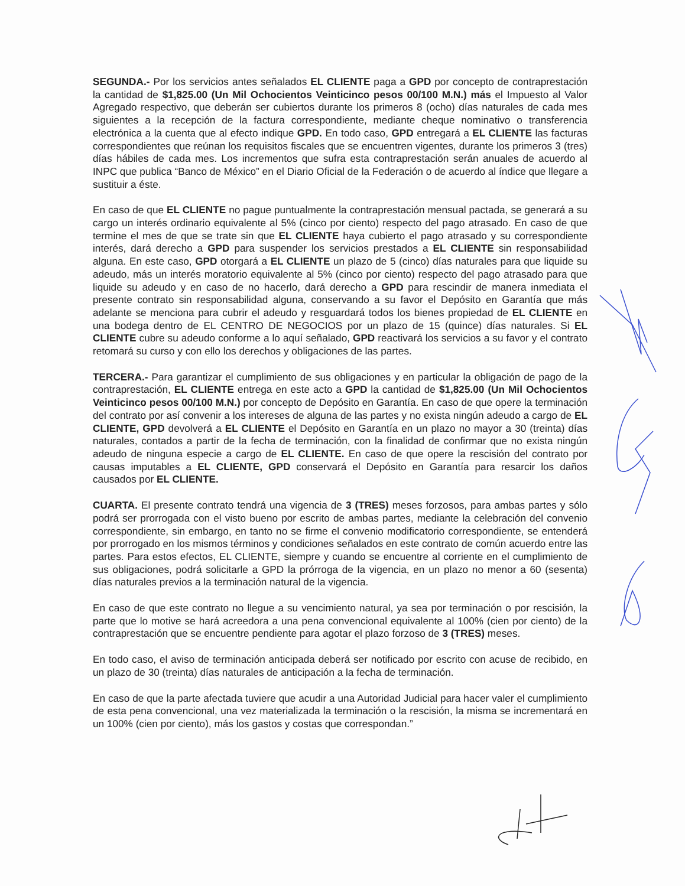SEGUNDA.- Por los servicios antes señalados EL CLIENTE paga a GPD por concepto de contraprestación la cantidad de $1,825.00 (Un Mil Ochocientos Veinticinco pesos 00/100 M.N.) más el Impuesto al Valor Agregado respectivo, que deberán ser cubiertos durante los primeros 8 (ocho) días naturales de cada mes siguientes a la recepción de la factura correspondiente, mediante cheque nominativo o transferencia electrónica a la cuenta que al efecto indique GPD. En todo caso, GPD entregará a EL CLIENTE las facturas correspondientes que reúnan los requisitos fiscales que se encuentren vigentes, durante los primeros 3 (tres) días hábiles de cada mes. Los incrementos que sufra esta contraprestación serán anuales de acuerdo al INPC que publica “Banco de México” en el Diario Oficial de la Federación o de acuerdo al índice que llegare a sustituir a éste.
En caso de que EL CLIENTE no pague puntualmente la contraprestación mensual pactada, se generará a su cargo un interés ordinario equivalente al 5% (cinco por ciento) respecto del pago atrasado. En caso de que termine el mes de que se trate sin que EL CLIENTE haya cubierto el pago atrasado y su correspondiente interés, dará derecho a GPD para suspender los servicios prestados a EL CLIENTE sin responsabilidad alguna. En este caso, GPD otorgará a EL CLIENTE un plazo de 5 (cinco) días naturales para que liquide su adeudo, más un interés moratorio equivalente al 5% (cinco por ciento) respecto del pago atrasado para que liquide su adeudo y en caso de no hacerlo, dará derecho a GPD para rescindir de manera inmediata el presente contrato sin responsabilidad alguna, conservando a su favor el Depósito en Garantía que más adelante se menciona para cubrir el adeudo y resguardará todos los bienes propiedad de EL CLIENTE en una bodega dentro de EL CENTRO DE NEGOCIOS por un plazo de 15 (quince) días naturales. Si EL CLIENTE cubre su adeudo conforme a lo aquí señalado, GPD reactivará los servicios a su favor y el contrato retomará su curso y con ello los derechos y obligaciones de las partes.
TERCERA.- Para garantizar el cumplimiento de sus obligaciones y en particular la obligación de pago de la contraprestación, EL CLIENTE entrega en este acto a GPD la cantidad de $1,825.00 (Un Mil Ochocientos Veinticinco pesos 00/100 M.N.) por concepto de Depósito en Garantía. En caso de que opere la terminación del contrato por así convenir a los intereses de alguna de las partes y no exista ningún adeudo a cargo de EL CLIENTE, GPD devolverá a EL CLIENTE el Depósito en Garantía en un plazo no mayor a 30 (treinta) días naturales, contados a partir de la fecha de terminación, con la finalidad de confirmar que no exista ningún adeudo de ninguna especie a cargo de EL CLIENTE. En caso de que opere la rescisión del contrato por causas imputables a EL CLIENTE, GPD conservará el Depósito en Garantía para resarcir los daños causados por EL CLIENTE.
CUARTA. El presente contrato tendrá una vigencia de 3 (TRES) meses forzosos, para ambas partes y sólo podrá ser prorrogada con el visto bueno por escrito de ambas partes, mediante la celebración del convenio correspondiente, sin embargo, en tanto no se firme el convenio modificatorio correspondiente, se entenderá por prorrogado en los mismos términos y condiciones señalados en este contrato de común acuerdo entre las partes. Para estos efectos, EL CLIENTE, siempre y cuando se encuentre al corriente en el cumplimiento de sus obligaciones, podrá solicitarle a GPD la prórroga de la vigencia, en un plazo no menor a 60 (sesenta) días naturales previos a la terminación natural de la vigencia.
En caso de que este contrato no llegue a su vencimiento natural, ya sea por terminación o por rescisión, la parte que lo motive se hará acreedora a una pena convencional equivalente al 100% (cien por ciento) de la contraprestación que se encuentre pendiente para agotar el plazo forzoso de 3 (TRES) meses.
En todo caso, el aviso de terminación anticipada deberá ser notificado por escrito con acuse de recibido, en un plazo de 30 (treinta) días naturales de anticipación a la fecha de terminación.
En caso de que la parte afectada tuviere que acudir a una Autoridad Judicial para hacer valer el cumplimiento de esta pena convencional, una vez materializada la terminación o la rescisión, la misma se incrementará en un 100% (cien por ciento), más los gastos y costas que correspondan.”